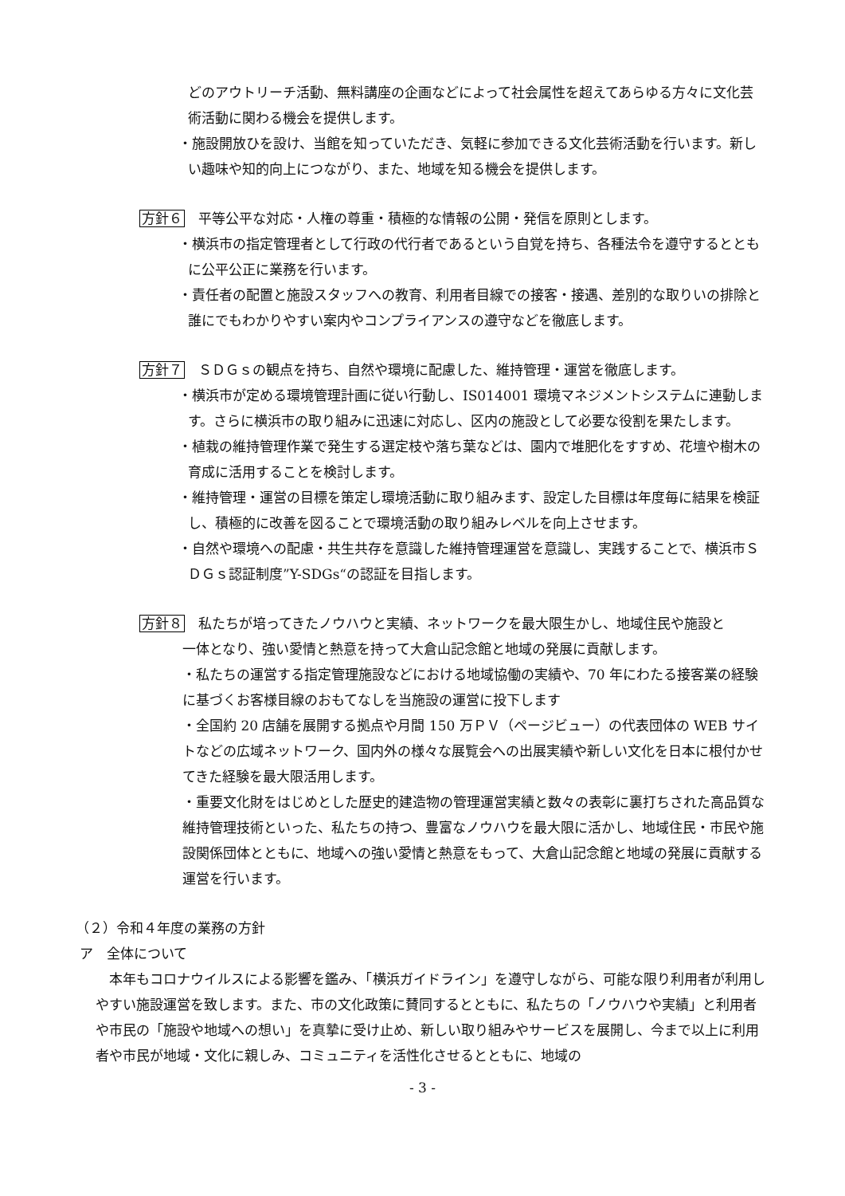どのアウトリーチ活動、無料講座の企画などによって社会属性を超えてあらゆる方々に文化芸術活動に関わる機会を提供します。
・施設開放ひを設け、当館を知っていただき、気軽に参加できる文化芸術活動を行います。新しい趣味や知的向上につながり、また、地域を知る機会を提供します。
方針６　平等公平な対応・人権の尊重・積極的な情報の公開・発信を原則とします。
・横浜市の指定管理者として行政の代行者であるという自覚を持ち、各種法令を遵守するとともに公平公正に業務を行います。
・責任者の配置と施設スタッフへの教育、利用者目線での接客・接遇、差別的な取りいの排除と誰にでもわかりやすい案内やコンプライアンスの遵守などを徹底します。
方針７　ＳＤＧｓの観点を持ち、自然や環境に配慮した、維持管理・運営を徹底します。
・横浜市が定める環境管理計画に従い行動し、IS014001 環境マネジメントシステムに連動します。さらに横浜市の取り組みに迅速に対応し、区内の施設として必要な役割を果たします。
・植栽の維持管理作業で発生する選定枝や落ち葉などは、園内で堆肥化をすすめ、花壇や樹木の育成に活用することを検討します。
・維持管理・運営の目標を策定し環境活動に取り組みます、設定した目標は年度毎に結果を検証し、積極的に改善を図ることで環境活動の取り組みレベルを向上させます。
・自然や環境への配慮・共生共存を意識した維持管理運営を意識し、実践することで、横浜市ＳＤＧｓ認証制度”Y-SDGs“の認証を目指します。
方針８　私たちが培ってきたノウハウと実績、ネットワークを最大限生かし、地域住民や施設と
一体となり、強い愛情と熱意を持って大倉山記念館と地域の発展に貢献します。
・私たちの運営する指定管理施設などにおける地域協働の実績や、70 年にわたる接客業の経験に基づくお客様目線のおもてなしを当施設の運営に投下します
・全国約 20 店舗を展開する拠点や月間 150 万ＰＶ（ページビュー）の代表団体の WEB サイトなどの広域ネットワーク、国内外の様々な展覧会への出展実績や新しい文化を日本に根付かせてきた経験を最大限活用します。
・重要文化財をはじめとした歴史的建造物の管理運営実績と数々の表彰に裏打ちされた高品質な維持管理技術といった、私たちの持つ、豊富なノウハウを最大限に活かし、地域住民・市民や施設関係団体とともに、地域への強い愛情と熱意をもって、大倉山記念館と地域の発展に貢献する運営を行います。
（２）令和４年度の業務の方針
ア　全体について
本年もコロナウイルスによる影響を鑑み、「横浜ガイドライン」を遵守しながら、可能な限り利用者が利用しやすい施設運営を致します。また、市の文化政策に賛同するとともに、私たちの「ノウハウや実績」と利用者や市民の「施設や地域への想い」を真摯に受け止め、新しい取り組みやサービスを展開し、今まで以上に利用者や市民が地域・文化に親しみ、コミュニティを活性化させるとともに、地域の
- 3 -